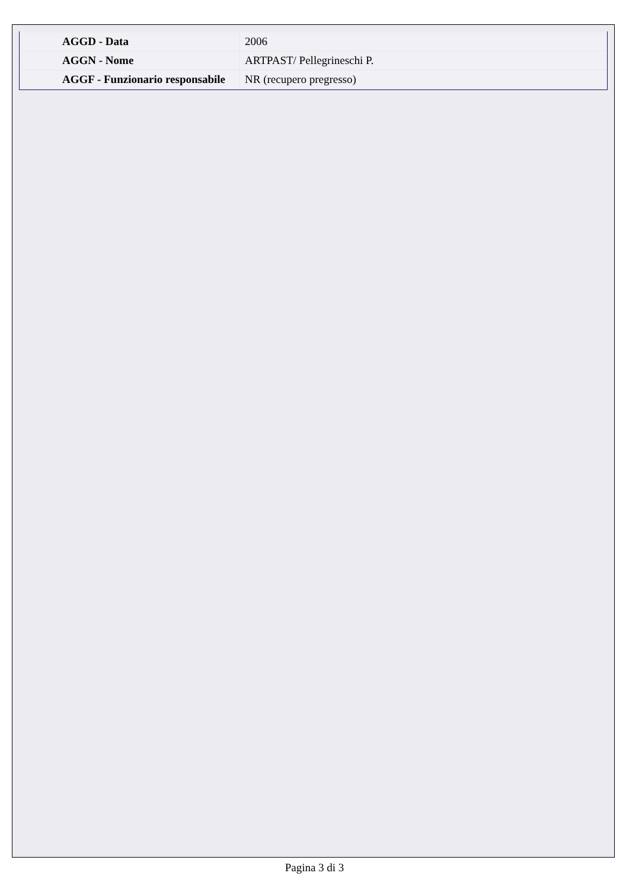| AGGD - Data | 2006 |
| AGGN - Nome | ARTPAST/ Pellegrineschi P. |
| AGGF - Funzionario responsabile | NR (recupero pregresso) |
Pagina 3 di 3